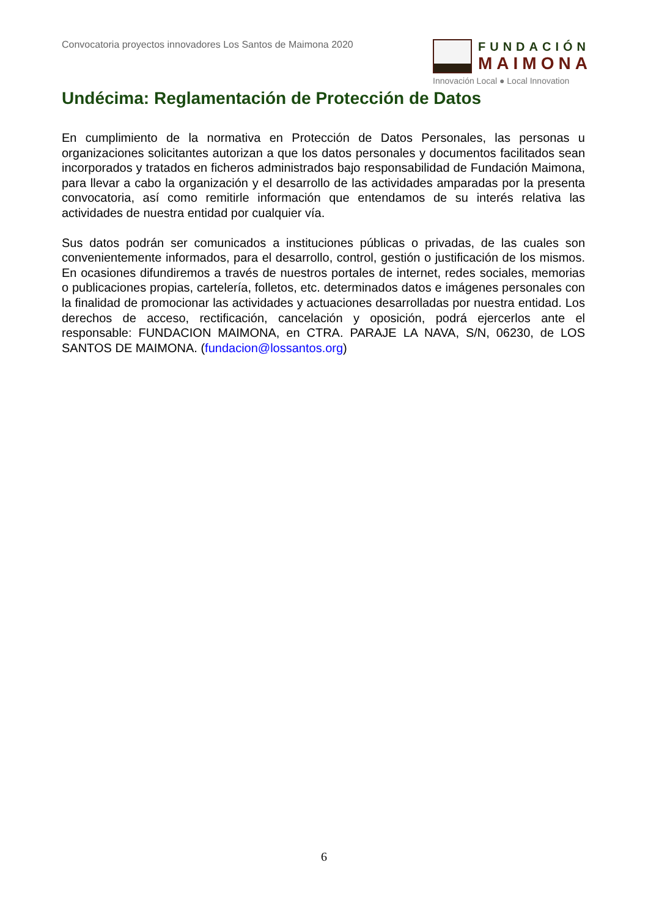Convocatoria proyectos innovadores Los Santos de Maimona 2020
FUNDACIÓN
MAIMONA
Innovación Local ● Local Innovation
Undécima: Reglamentación de Protección de Datos
En cumplimiento de la normativa en Protección de Datos Personales, las personas u organizaciones solicitantes autorizan a que los datos personales y documentos facilitados sean incorporados y tratados en ficheros administrados bajo responsabilidad de Fundación Maimona, para llevar a cabo la organización y el desarrollo de las actividades amparadas por la presenta convocatoria, así como remitirle información que entendamos de su interés relativa las actividades de nuestra entidad por cualquier vía.
Sus datos podrán ser comunicados a instituciones públicas o privadas, de las cuales son convenientemente informados, para el desarrollo, control, gestión o justificación de los mismos. En ocasiones difundiremos a través de nuestros portales de internet, redes sociales, memorias o publicaciones propias, cartelería, folletos, etc. determinados datos e imágenes personales con la finalidad de promocionar las actividades y actuaciones desarrolladas por nuestra entidad. Los derechos de acceso, rectificación, cancelación y oposición, podrá ejercerlos ante el responsable: FUNDACION MAIMONA, en CTRA. PARAJE LA NAVA, S/N, 06230, de LOS SANTOS DE MAIMONA. (fundacion@lossantos.org)
6